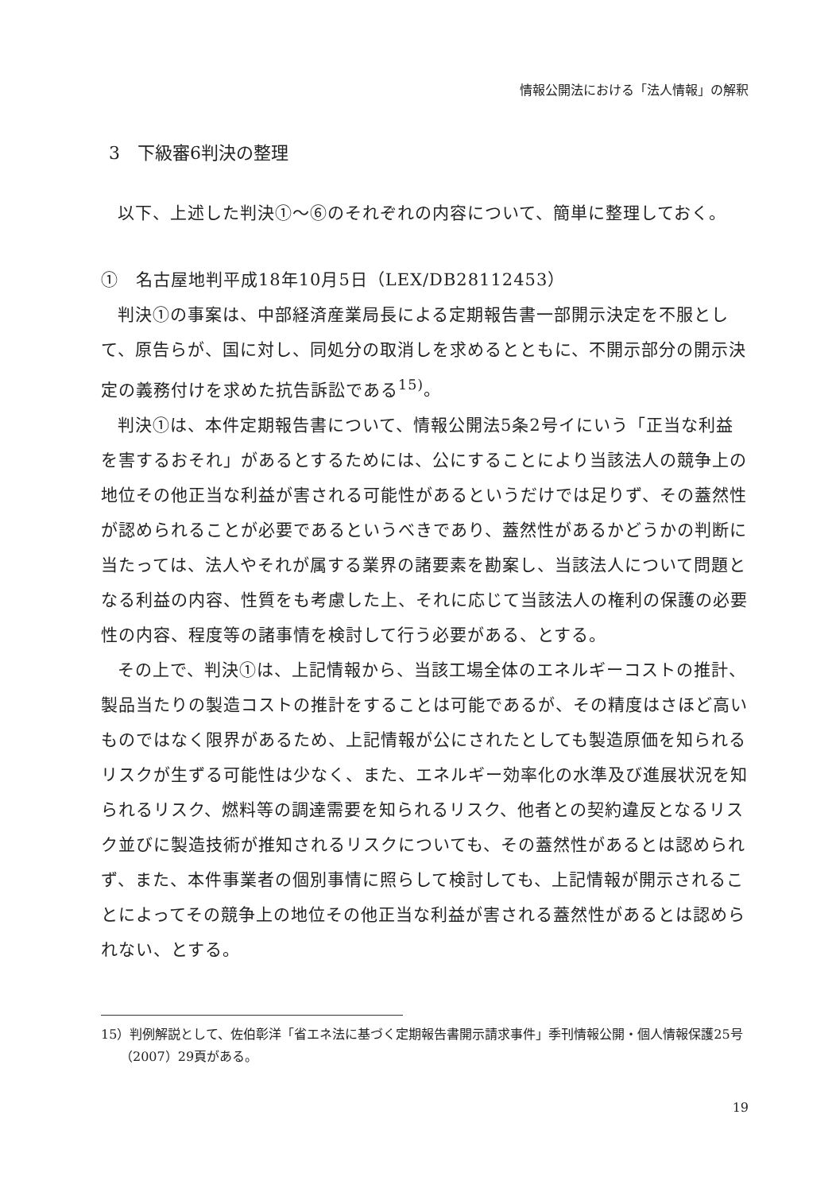情報公開法における「法人情報」の解釈
3　下級審6判決の整理
以下、上述した判決①～⑥のそれぞれの内容について、簡単に整理しておく。
①　名古屋地判平成18年10月5日（LEX/DB28112453）
判決①の事案は、中部経済産業局長による定期報告書一部開示決定を不服として、原告らが、国に対し、同処分の取消しを求めるとともに、不開示部分の開示決定の義務付けを求めた抗告訴訟である<sup>15)</sup>。
判決①は、本件定期報告書について、情報公開法5条2号イにいう「正当な利益を害するおそれ」があるとするためには、公にすることにより当該法人の競争上の地位その他正当な利益が害される可能性があるというだけでは足りず、その蓋然性が認められることが必要であるというべきであり、蓋然性があるかどうかの判断に当たっては、法人やそれが属する業界の諸要素を勘案し、当該法人について問題となる利益の内容、性質をも考慮した上、それに応じて当該法人の権利の保護の必要性の内容、程度等の諸事情を検討して行う必要がある、とする。
その上で、判決①は、上記情報から、当該工場全体のエネルギーコストの推計、製品当たりの製造コストの推計をすることは可能であるが、その精度はさほど高いものではなく限界があるため、上記情報が公にされたとしても製造原価を知られるリスクが生ずる可能性は少なく、また、エネルギー効率化の水準及び進展状況を知られるリスク、燃料等の調達需要を知られるリスク、他者との契約違反となるリスク並びに製造技術が推知されるリスクについても、その蓋然性があるとは認められず、また、本件事業者の個別事情に照らして検討しても、上記情報が開示されることによってその競争上の地位その他正当な利益が害される蓋然性があるとは認められない、とする。
15）判例解説として、佐伯彰洋「省エネ法に基づく定期報告書開示請求事件」季刊情報公開・個人情報保護25号（2007）29頁がある。
19